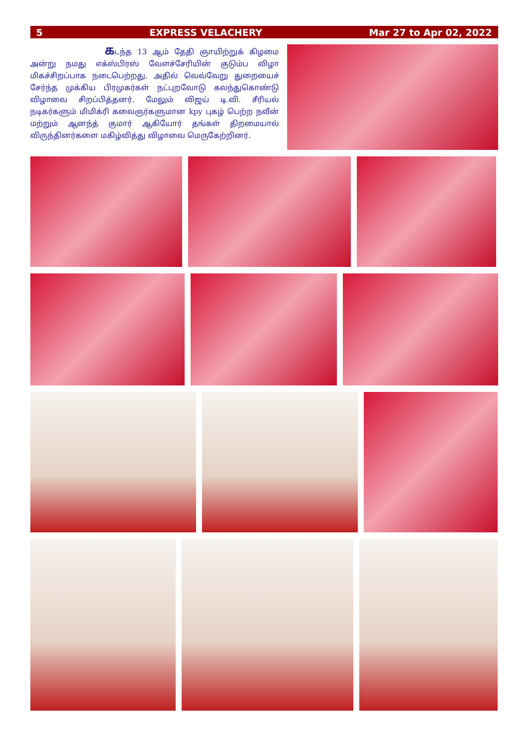5 EXPRESS VELACHERY Mar 27 to Apr 02, 2022
கடந்த 13 ஆம் தேதி ஞாயிற்றுக் கிழமை அன்று நமது எக்ஸ்பிரஸ் வேளச்சேரியின் குடும்ப விழா மிகச்சிறப்பாக நடைபெற்றது. அதில் வெவ்வேறு துறையைச் சேர்ந்த முக்கிய பிரமுகர்கள் நட்புறவோடு கலந்துகொண்டு விழாவை சிறப்பித்தனர். மேலும் விஜய் டி.வி. சீரியல் நடிகர்களும் மிமிக்ரி கலைஞர்களுமான kpy புகழ் பெற்ற நவீன் மற்றும் ஆனந்த் குமார் ஆகியோர் தங்கள் திறமையால் விருந்தினர்களை மகிழ்வித்து விழாவை மெருகேற்றினர்.